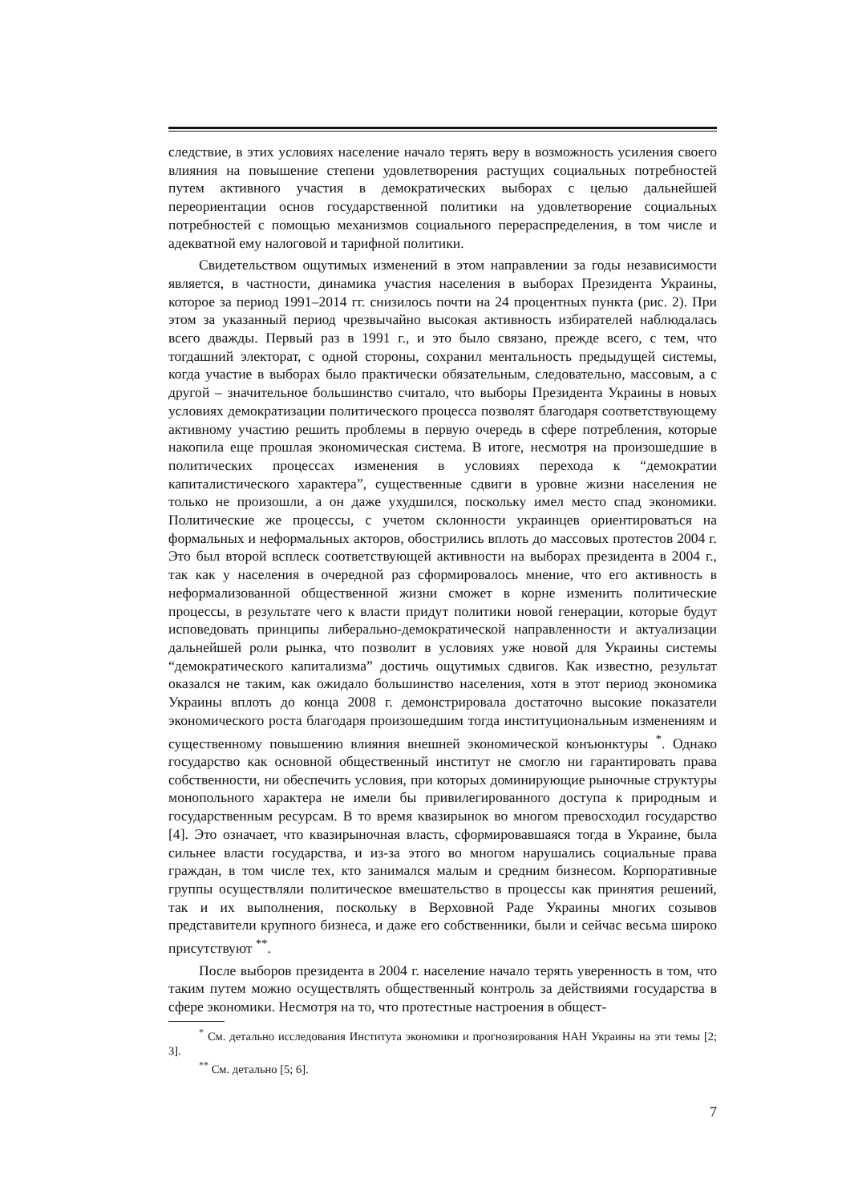следствие, в этих условиях население начало терять веру в возможность усиления своего влияния на повышение степени удовлетворения растущих социальных потребностей путем активного участия в демократических выборах с целью дальнейшей переориентации основ государственной политики на удовлетворение социальных потребностей с помощью механизмов социального перераспределения, в том числе и адекватной ему налоговой и тарифной политики.
Свидетельством ощутимых изменений в этом направлении за годы независимости является, в частности, динамика участия населения в выборах Президента Украины, которое за период 1991–2014 гг. снизилось почти на 24 процентных пункта (рис. 2). При этом за указанный период чрезвычайно высокая активность избирателей наблюдалась всего дважды. Первый раз в 1991 г., и это было связано, прежде всего, с тем, что тогдашний электорат, с одной стороны, сохранил ментальность предыдущей системы, когда участие в выборах было практически обязательным, следовательно, массовым, а с другой – значительное большинство считало, что выборы Президента Украины в новых условиях демократизации политического процесса позволят благодаря соответствующему активному участию решить проблемы в первую очередь в сфере потребления, которые накопила еще прошлая экономическая система. В итоге, несмотря на произошедшие в политических процессах изменения в условиях перехода к “демократии капиталистического характера”, существенные сдвиги в уровне жизни населения не только не произошли, а он даже ухудшился, поскольку имел место спад экономики. Политические же процессы, с учетом склонности украинцев ориентироваться на формальных и неформальных акторов, обострились вплоть до массовых протестов 2004 г. Это был второй всплеск соответствующей активности на выборах президента в 2004 г., так как у населения в очередной раз сформировалось мнение, что его активность в неформализованной общественной жизни сможет в корне изменить политические процессы, в результате чего к власти придут политики новой генерации, которые будут исповедовать принципы либерально-демократической направленности и актуализации дальнейшей роли рынка, что позволит в условиях уже новой для Украины системы “демократического капитализма” достичь ощутимых сдвигов. Как известно, результат оказался не таким, как ожидало большинство населения, хотя в этот период экономика Украины вплоть до конца 2008 г. демонстрировала достаточно высокие показатели экономического роста благодаря произошедшим тогда институциональным изменениям и существенному повышению влияния внешней экономической конъюнктуры <sup>*</sup>. Однако государство как основной общественный институт не смогло ни гарантировать права собственности, ни обеспечить условия, при которых доминирующие рыночные структуры монопольного характера не имели бы привилегированного доступа к природным и государственным ресурсам. В то время квазирынок во многом превосходил государство [4]. Это означает, что квазирыночная власть, сформировавшаяся тогда в Украине, была сильнее власти государства, и из-за этого во многом нарушались социальные права граждан, в том числе тех, кто занимался малым и средним бизнесом. Корпоративные группы осуществляли политическое вмешательство в процессы как принятия решений, так и их выполнения, поскольку в Верховной Раде Украины многих созывов представители крупного бизнеса, и даже его собственники, были и сейчас весьма широко присутствуют <sup>**</sup>.
После выборов президента в 2004 г. население начало терять уверенность в том, что таким путем можно осуществлять общественный контроль за действиями государства в сфере экономики. Несмотря на то, что протестные настроения в общест-
<sup>*</sup> См. детально исследования Института экономики и прогнозирования НАН Украины на эти темы [2; 3].
<sup>**</sup> См. детально [5; 6].
7